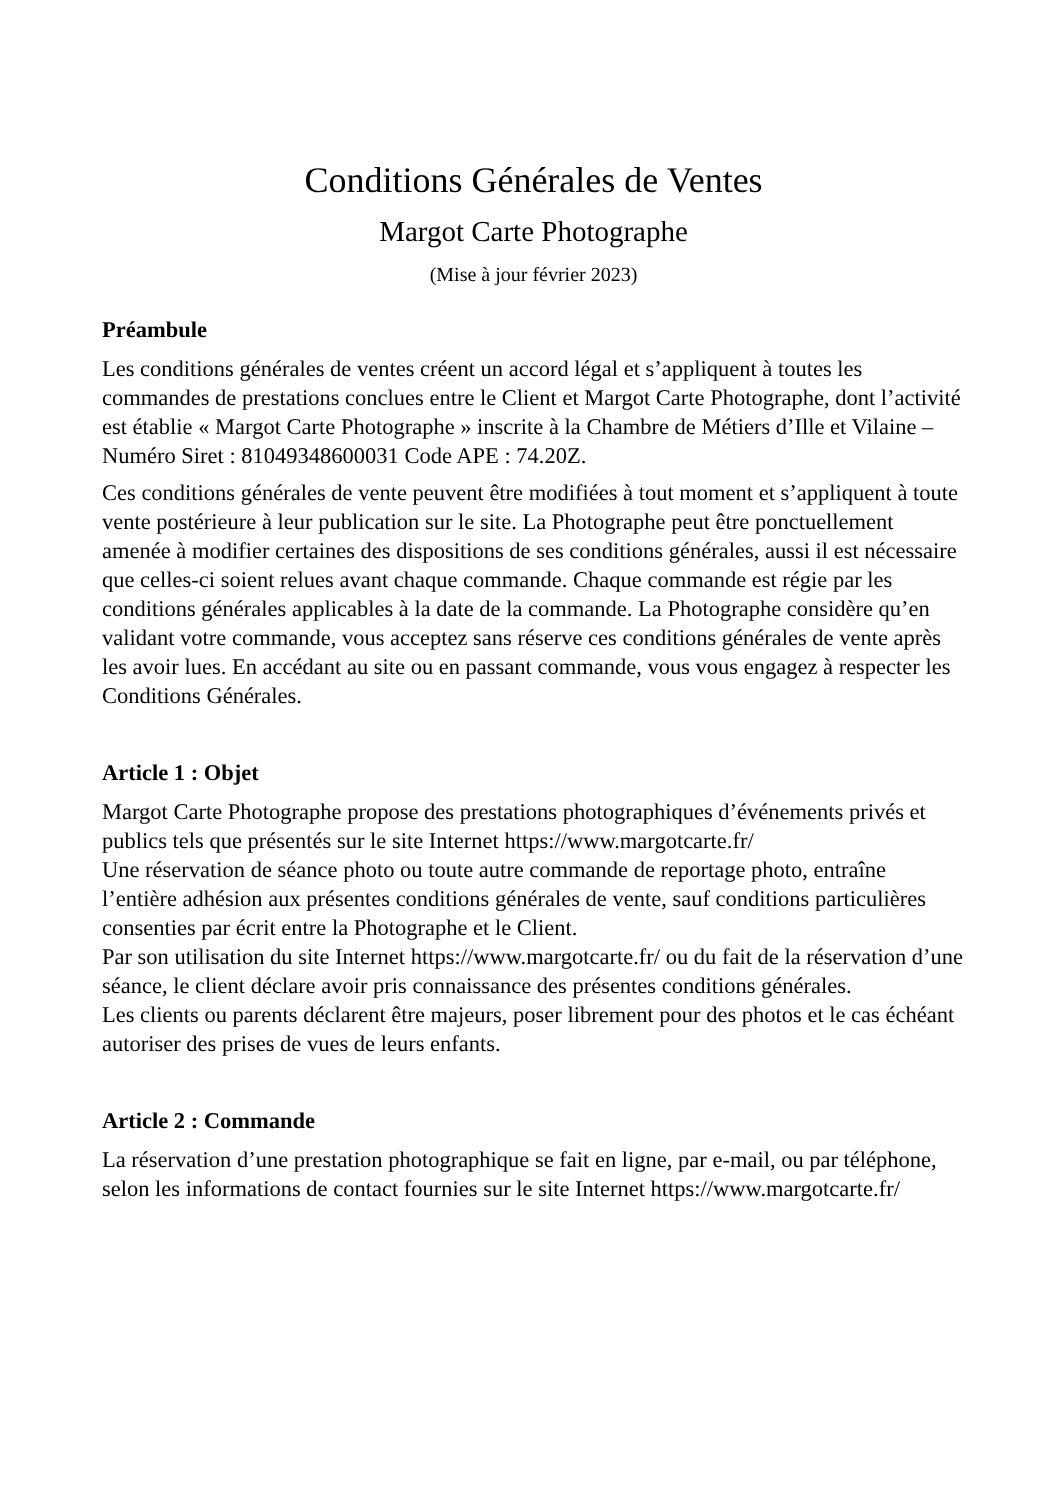Conditions Générales de Ventes
Margot Carte Photographe
(Mise à jour février 2023)
Préambule
Les conditions générales de ventes créent un accord légal et s’appliquent à toutes les commandes de prestations conclues entre le Client et Margot Carte Photographe, dont l’activité est établie « Margot Carte Photographe » inscrite à la Chambre de Métiers d’Ille et Vilaine – Numéro Siret : 81049348600031 Code APE : 74.20Z.
Ces conditions générales de vente peuvent être modifiées à tout moment et s’appliquent à toute vente postérieure à leur publication sur le site. La Photographe peut être ponctuellement amenée à modifier certaines des dispositions de ses conditions générales, aussi il est nécessaire que celles-ci soient relues avant chaque commande. Chaque commande est régie par les conditions générales applicables à la date de la commande. La Photographe considère qu’en validant votre commande, vous acceptez sans réserve ces conditions générales de vente après les avoir lues. En accédant au site ou en passant commande, vous vous engagez à respecter les Conditions Générales.
Article 1 : Objet
Margot Carte Photographe propose des prestations photographiques d’événements privés et publics tels que présentés sur le site Internet https://www.margotcarte.fr/
Une réservation de séance photo ou toute autre commande de reportage photo, entraîne l’entière adhésion aux présentes conditions générales de vente, sauf conditions particulières consenties par écrit entre la Photographe et le Client.
Par son utilisation du site Internet https://www.margotcarte.fr/ ou du fait de la réservation d’une séance, le client déclare avoir pris connaissance des présentes conditions générales.
Les clients ou parents déclarent être majeurs, poser librement pour des photos et le cas échéant autoriser des prises de vues de leurs enfants.
Article 2 : Commande
La réservation d’une prestation photographique se fait en ligne, par e-mail, ou par téléphone, selon les informations de contact fournies sur le site Internet https://www.margotcarte.fr/